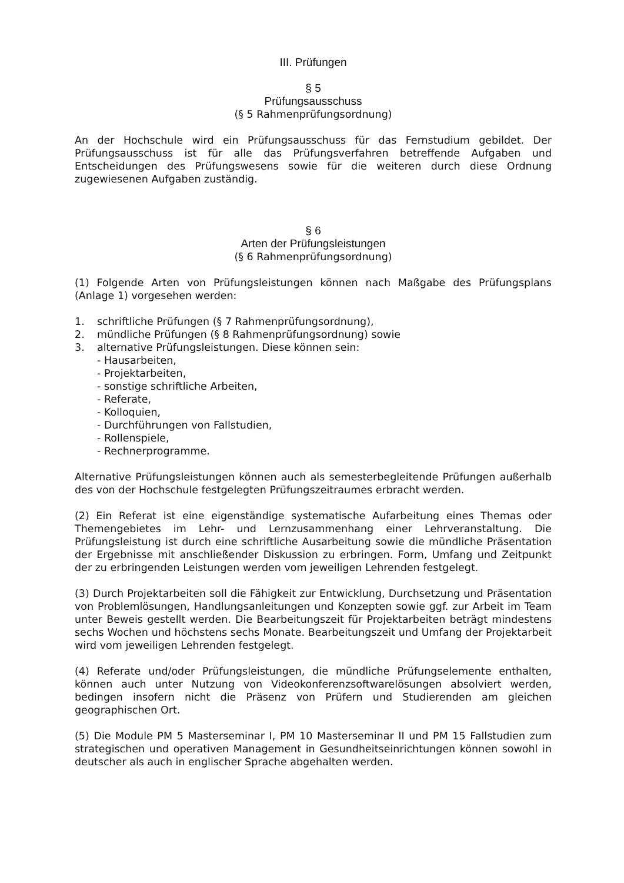III. Prüfungen
§ 5
Prüfungsausschuss
(§ 5 Rahmenprüfungsordnung)
An der Hochschule wird ein Prüfungsausschuss für das Fernstudium gebildet. Der Prüfungsausschuss ist für alle das Prüfungsverfahren betreffende Aufgaben und Entscheidungen des Prüfungswesens sowie für die weiteren durch diese Ordnung zugewiesenen Aufgaben zuständig.
§ 6
Arten der Prüfungsleistungen
(§ 6 Rahmenprüfungsordnung)
(1) Folgende Arten von Prüfungsleistungen können nach Maßgabe des Prüfungsplans (Anlage 1) vorgesehen werden:
1. schriftliche Prüfungen (§ 7 Rahmenprüfungsordnung),
2. mündliche Prüfungen (§ 8 Rahmenprüfungsordnung) sowie
3. alternative Prüfungsleistungen. Diese können sein:
- Hausarbeiten,
- Projektarbeiten,
- sonstige schriftliche Arbeiten,
- Referate,
- Kolloquien,
- Durchführungen von Fallstudien,
- Rollenspiele,
- Rechnerprogramme.
Alternative Prüfungsleistungen können auch als semesterbegleitende Prüfungen außerhalb des von der Hochschule festgelegten Prüfungszeitraumes erbracht werden.
(2) Ein Referat ist eine eigenständige systematische Aufarbeitung eines Themas oder Themengebietes im Lehr- und Lernzusammenhang einer Lehrveranstaltung. Die Prüfungsleistung ist durch eine schriftliche Ausarbeitung sowie die mündliche Präsentation der Ergebnisse mit anschließender Diskussion zu erbringen. Form, Umfang und Zeitpunkt der zu erbringenden Leistungen werden vom jeweiligen Lehrenden festgelegt.
(3) Durch Projektarbeiten soll die Fähigkeit zur Entwicklung, Durchsetzung und Präsentation von Problemlösungen, Handlungsanleitungen und Konzepten sowie ggf. zur Arbeit im Team unter Beweis gestellt werden. Die Bearbeitungszeit für Projektarbeiten beträgt mindestens sechs Wochen und höchstens sechs Monate. Bearbeitungszeit und Umfang der Projektarbeit wird vom jeweiligen Lehrenden festgelegt.
(4) Referate und/oder Prüfungsleistungen, die mündliche Prüfungselemente enthalten, können auch unter Nutzung von Videokonferenzsoftwarelösungen absolviert werden, bedingen insofern nicht die Präsenz von Prüfern und Studierenden am gleichen geographischen Ort.
(5) Die Module PM 5 Masterseminar I, PM 10 Masterseminar II und PM 15 Fallstudien zum strategischen und operativen Management in Gesundheitseinrichtungen können sowohl in deutscher als auch in englischer Sprache abgehalten werden.